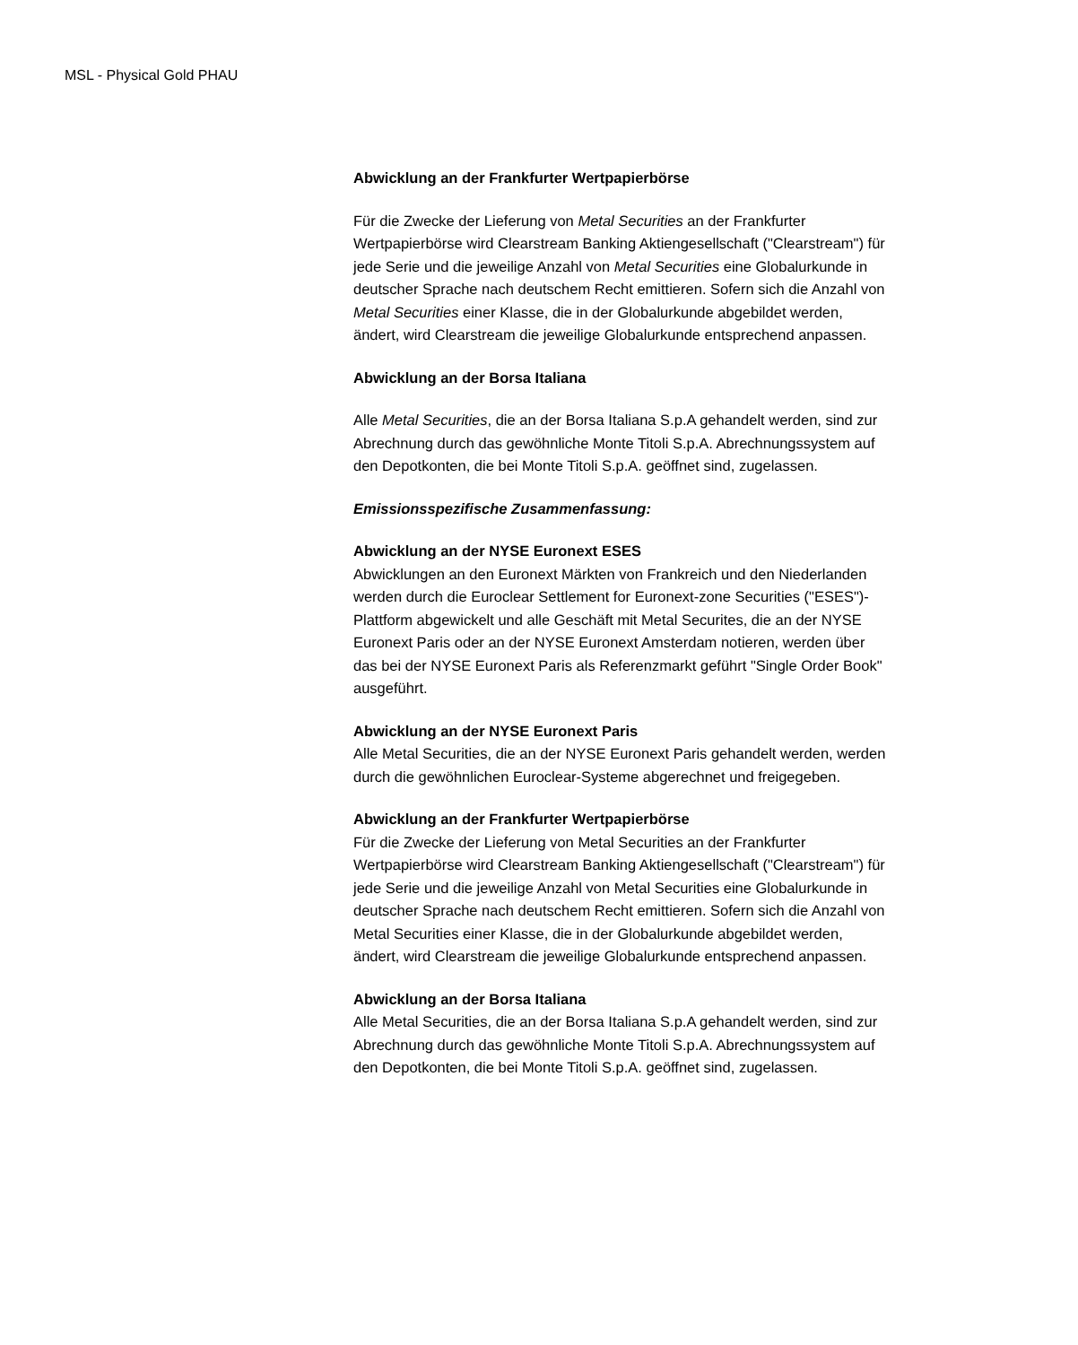MSL - Physical Gold PHAU
Abwicklung an der Frankfurter Wertpapierbörse
Für die Zwecke der Lieferung von Metal Securities an der Frankfurter Wertpapierbörse wird Clearstream Banking Aktiengesellschaft ("Clearstream") für jede Serie und die jeweilige Anzahl von Metal Securities eine Globalurkunde in deutscher Sprache nach deutschem Recht emittieren. Sofern sich die Anzahl von Metal Securities einer Klasse, die in der Globalurkunde abgebildet werden, ändert, wird Clearstream die jeweilige Globalurkunde entsprechend anpassen.
Abwicklung an der Borsa Italiana
Alle Metal Securities, die an der Borsa Italiana S.p.A gehandelt werden, sind zur Abrechnung durch das gewöhnliche Monte Titoli S.p.A. Abrechnungssystem auf den Depotkonten, die bei Monte Titoli S.p.A. geöffnet sind, zugelassen.
Emissionsspezifische Zusammenfassung:
Abwicklung an der NYSE Euronext ESES
Abwicklungen an den Euronext Märkten von Frankreich und den Niederlanden werden durch die Euroclear Settlement for Euronext-zone Securities ("ESES")-Plattform abgewickelt und alle Geschäft mit Metal Securites, die an der NYSE Euronext Paris oder an der NYSE Euronext Amsterdam notieren, werden über das bei der NYSE Euronext Paris als Referenzmarkt geführt "Single Order Book" ausgeführt.
Abwicklung an der NYSE Euronext Paris
Alle Metal Securities, die an der NYSE Euronext Paris gehandelt werden, werden durch die gewöhnlichen Euroclear-Systeme abgerechnet und freigegeben.
Abwicklung an der Frankfurter Wertpapierbörse
Für die Zwecke der Lieferung von Metal Securities an der Frankfurter Wertpapierbörse wird Clearstream Banking Aktiengesellschaft ("Clearstream") für jede Serie und die jeweilige Anzahl von Metal Securities eine Globalurkunde in deutscher Sprache nach deutschem Recht emittieren. Sofern sich die Anzahl von Metal Securities einer Klasse, die in der Globalurkunde abgebildet werden, ändert, wird Clearstream die jeweilige Globalurkunde entsprechend anpassen.
Abwicklung an der Borsa Italiana
Alle Metal Securities, die an der Borsa Italiana S.p.A gehandelt werden, sind zur Abrechnung durch das gewöhnliche Monte Titoli S.p.A. Abrechnungssystem auf den Depotkonten, die bei Monte Titoli S.p.A. geöffnet sind, zugelassen.